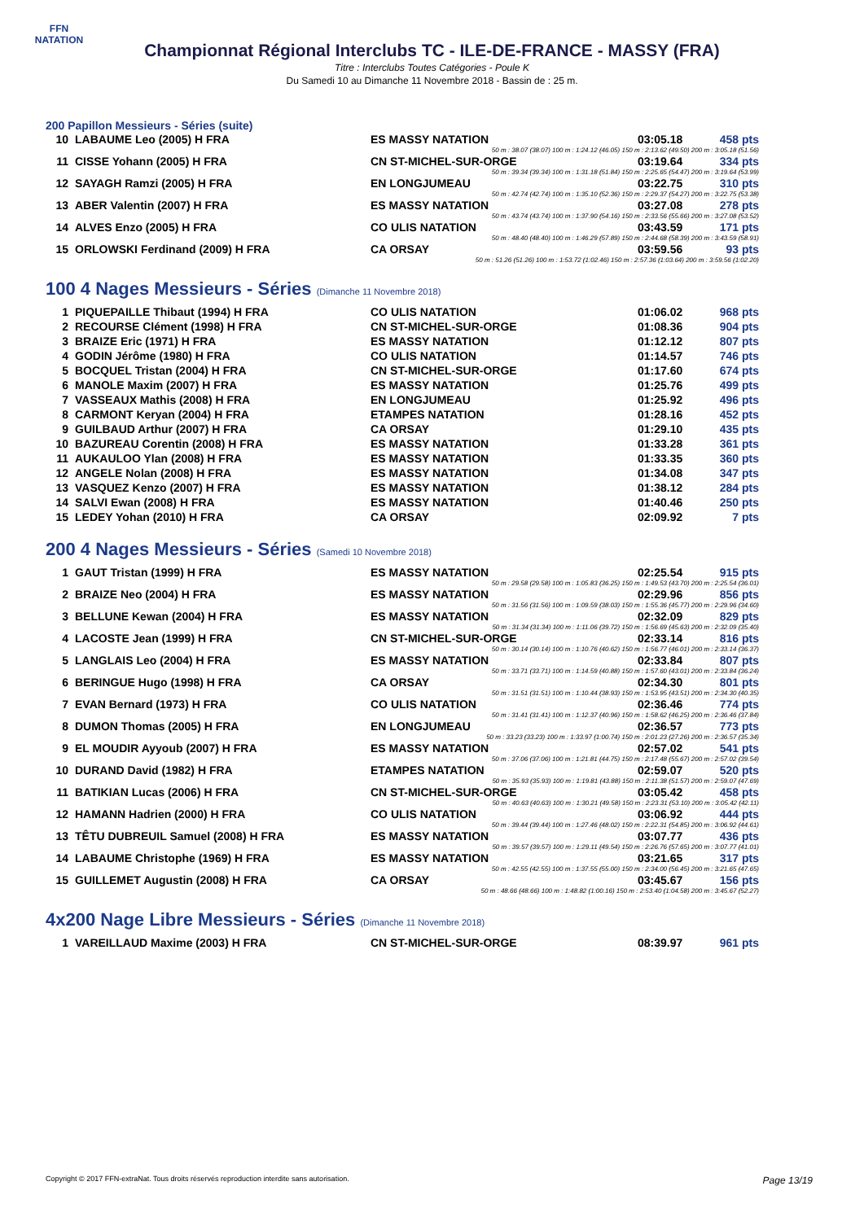FFN
NATATION
Championnat Régional Interclubs TC - ILE-DE-FRANCE - MASSY (FRA)
Titre : Interclubs Toutes Catégories - Poule K
Du Samedi 10 au Dimanche 11 Novembre 2018 - Bassin de : 25 m.
200 Papillon Messieurs - Séries (suite)
| 10 | LABAUME Leo (2005) H FRA | ES MASSY NATATION | 03:05.18 | 458 pts |
| 50 m : 38.07 (38.07) 100 m : 1:24.12 (46.05) 150 m : 2:13.62 (49.50) 200 m : 3:05.18 (51.56) | | | | |
| 11 | CISSE Yohann (2005) H FRA | CN ST-MICHEL-SUR-ORGE | 03:19.64 | 334 pts |
| 50 m : 39.34 (39.34) 100 m : 1:31.18 (51.84) 150 m : 2:25.65 (54.47) 200 m : 3:19.64 (53.99) | | | | |
| 12 | SAYAGH Ramzi (2005) H FRA | EN LONGJUMEAU | 03:22.75 | 310 pts |
| 50 m : 42.74 (42.74) 100 m : 1:35.10 (52.36) 150 m : 2:29.37 (54.27) 200 m : 3:22.75 (53.38) | | | | |
| 13 | ABER Valentin (2007) H FRA | ES MASSY NATATION | 03:27.08 | 278 pts |
| 50 m : 43.74 (43.74) 100 m : 1:37.90 (54.16) 150 m : 2:33.56 (55.66) 200 m : 3:27.08 (53.52) | | | | |
| 14 | ALVES Enzo (2005) H FRA | CO ULIS NATATION | 03:43.59 | 171 pts |
| 50 m : 48.40 (48.40) 100 m : 1:46.29 (57.89) 150 m : 2:44.68 (58.39) 200 m : 3:43.59 (58.91) | | | | |
| 15 | ORLOWSKI Ferdinand (2009) H FRA | CA ORSAY | 03:59.56 | 93 pts |
| 50 m : 51.26 (51.26) 100 m : 1:53.72 (1:02.46) 150 m : 2:57.36 (1:03.64) 200 m : 3:59.56 (1:02.20) | | | | |
100 4 Nages Messieurs - Séries (Dimanche 11 Novembre 2018)
| 1 | PIQUEPAILLE Thibaut (1994) H FRA | CO ULIS NATATION | 01:06.02 | 968 pts |
| 2 | RECOURSE Clément (1998) H FRA | CN ST-MICHEL-SUR-ORGE | 01:08.36 | 904 pts |
| 3 | BRAIZE Eric (1971) H FRA | ES MASSY NATATION | 01:12.12 | 807 pts |
| 4 | GODIN Jérôme (1980) H FRA | CO ULIS NATATION | 01:14.57 | 746 pts |
| 5 | BOCQUEL Tristan (2004) H FRA | CN ST-MICHEL-SUR-ORGE | 01:17.60 | 674 pts |
| 6 | MANOLE Maxim (2007) H FRA | ES MASSY NATATION | 01:25.76 | 499 pts |
| 7 | VASSEAUX Mathis (2008) H FRA | EN LONGJUMEAU | 01:25.92 | 496 pts |
| 8 | CARMONT Keryan (2004) H FRA | ETAMPES NATATION | 01:28.16 | 452 pts |
| 9 | GUILBAUD Arthur (2007) H FRA | CA ORSAY | 01:29.10 | 435 pts |
| 10 | BAZUREAU Corentin (2008) H FRA | ES MASSY NATATION | 01:33.28 | 361 pts |
| 11 | AUKAULOO Ylan (2008) H FRA | ES MASSY NATATION | 01:33.35 | 360 pts |
| 12 | ANGELE Nolan (2008) H FRA | ES MASSY NATATION | 01:34.08 | 347 pts |
| 13 | VASQUEZ Kenzo (2007) H FRA | ES MASSY NATATION | 01:38.12 | 284 pts |
| 14 | SALVI Ewan (2008) H FRA | ES MASSY NATATION | 01:40.46 | 250 pts |
| 15 | LEDEY Yohan (2010) H FRA | CA ORSAY | 02:09.92 | 7 pts |
200 4 Nages Messieurs - Séries (Samedi 10 Novembre 2018)
| 1 | GAUT Tristan (1999) H FRA | ES MASSY NATATION | 02:25.54 | 915 pts |
| 50 m : 29.58 (29.58) 100 m : 1:05.83 (36.25) 150 m : 1:49.53 (43.70) 200 m : 2:25.54 (36.01) | | | | |
| 2 | BRAIZE Neo (2004) H FRA | ES MASSY NATATION | 02:29.96 | 856 pts |
| 50 m : 31.56 (31.56) 100 m : 1:09.59 (38.03) 150 m : 1:55.36 (45.77) 200 m : 2:29.96 (34.60) | | | | |
| 3 | BELLUNE Kewan (2004) H FRA | ES MASSY NATATION | 02:32.09 | 829 pts |
| 50 m : 31.34 (31.34) 100 m : 1:11.06 (39.72) 150 m : 1:56.69 (45.63) 200 m : 2:32.09 (35.40) | | | | |
| 4 | LACOSTE Jean (1999) H FRA | CN ST-MICHEL-SUR-ORGE | 02:33.14 | 816 pts |
| 50 m : 30.14 (30.14) 100 m : 1:10.76 (40.62) 150 m : 1:56.77 (46.01) 200 m : 2:33.14 (36.37) | | | | |
| 5 | LANGLAIS Leo (2004) H FRA | ES MASSY NATATION | 02:33.84 | 807 pts |
| 50 m : 33.71 (33.71) 100 m : 1:14.59 (40.88) 150 m : 1:57.60 (43.01) 200 m : 2:33.84 (36.24) | | | | |
| 6 | BERINGUE Hugo (1998) H FRA | CA ORSAY | 02:34.30 | 801 pts |
| 50 m : 31.51 (31.51) 100 m : 1:10.44 (38.93) 150 m : 1:53.95 (43.51) 200 m : 2:34.30 (40.35) | | | | |
| 7 | EVAN Bernard (1973) H FRA | CO ULIS NATATION | 02:36.46 | 774 pts |
| 50 m : 31.41 (31.41) 100 m : 1:12.37 (40.96) 150 m : 1:58.62 (46.25) 200 m : 2:36.46 (37.84) | | | | |
| 8 | DUMON Thomas (2005) H FRA | EN LONGJUMEAU | 02:36.57 | 773 pts |
| 50 m : 33.23 (33.23) 100 m : 1:33.97 (1:00.74) 150 m : 2:01.23 (27.26) 200 m : 2:36.57 (35.34) | | | | |
| 9 | EL MOUDIR Ayyoub (2007) H FRA | ES MASSY NATATION | 02:57.02 | 541 pts |
| 50 m : 37.06 (37.06) 100 m : 1:21.81 (44.75) 150 m : 2:17.48 (55.67) 200 m : 2:57.02 (39.54) | | | | |
| 10 | DURAND David (1982) H FRA | ETAMPES NATATION | 02:59.07 | 520 pts |
| 50 m : 35.93 (35.93) 100 m : 1:19.81 (43.88) 150 m : 2:11.38 (51.57) 200 m : 2:59.07 (47.69) | | | | |
| 11 | BATIKIAN Lucas (2006) H FRA | CN ST-MICHEL-SUR-ORGE | 03:05.42 | 458 pts |
| 50 m : 40.63 (40.63) 100 m : 1:30.21 (49.58) 150 m : 2:23.31 (53.10) 200 m : 3:05.42 (42.11) | | | | |
| 12 | HAMANN Hadrien (2000) H FRA | CO ULIS NATATION | 03:06.92 | 444 pts |
| 50 m : 39.44 (39.44) 100 m : 1:27.46 (48.02) 150 m : 2:22.31 (54.85) 200 m : 3:06.92 (44.61) | | | | |
| 13 | TÊTU DUBREUIL Samuel (2008) H FRA | ES MASSY NATATION | 03:07.77 | 436 pts |
| 50 m : 39.57 (39.57) 100 m : 1:29.11 (49.54) 150 m : 2:26.76 (57.65) 200 m : 3:07.77 (41.01) | | | | |
| 14 | LABAUME Christophe (1969) H FRA | ES MASSY NATATION | 03:21.65 | 317 pts |
| 50 m : 42.55 (42.55) 100 m : 1:37.55 (55.00) 150 m : 2:34.00 (56.45) 200 m : 3:21.65 (47.65) | | | | |
| 15 | GUILLEMET Augustin (2008) H FRA | CA ORSAY | 03:45.67 | 156 pts |
| 50 m : 48.66 (48.66) 100 m : 1:48.82 (1:00.16) 150 m : 2:53.40 (1:04.58) 200 m : 3:45.67 (52.27) | | | | |
4x200 Nage Libre Messieurs - Séries (Dimanche 11 Novembre 2018)
| 1 | VAREILLAUD Maxime (2003) H FRA | CN ST-MICHEL-SUR-ORGE | 08:39.97 | 961 pts |
Copyright © 2017 FFN-extraNat. Tous droits réservés reproduction interdite sans autorisation. Page 13/19